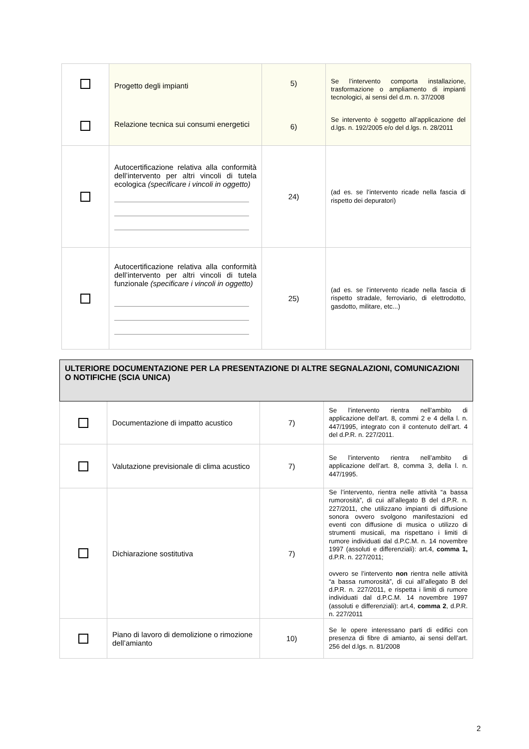| | Progetto degli impianti Relazione tecnica sui consumi energetici | 5) 6) | Se l’intervento comporta installazione, trasformazione o ampliamento di impianti tecnologici, ai sensi del d.m. n. 37/2008 Se intervento è soggetto all’applicazione del d.lgs. n. 192/2005 e/o del d.lgs. n. 28/2011 |
| | Autocertificazione relativa alla conformità dell’intervento per altri vincoli di tutela ecologica (specificare i vincoli in oggetto) | 24) | (ad es. se l’intervento ricade nella fascia di rispetto dei depuratori) |
| | Autocertificazione relativa alla conformità dell’intervento per altri vincoli di tutela funzionale (specificare i vincoli in oggetto) | 25) | (ad es. se l’intervento ricade nella fascia di rispetto stradale, ferroviario, di elettrodotto, gasdotto, militare, etc...) |
| ULTERIORE DOCUMENTAZIONE PER LA PRESENTAZIONE DI ALTRE SEGNALAZIONI, COMUNICAZIONI O NOTIFICHE (SCIA UNICA) | | | |
| | Documentazione di impatto acustico | 7) | Se l’intervento rientra nell’ambito di applicazione dell’art. 8, commi 2 e 4 della l. n. 447/1995, integrato con il contenuto dell’art. 4 del d.P.R. n. 227/2011. |
| | Valutazione previsionale di clima acustico | 7) | Se l’intervento rientra nell’ambito di applicazione dell’art. 8, comma 3, della l. n. 447/1995. |
| | Dichiarazione sostitutiva | 7) | Se l’intervento, rientra nelle attività “a bassa rumorosità”, di cui all’allegato B del d.P.R. n. 227/2011, che utilizzano impianti di diffusione sonora ovvero svolgono manifestazioni ed eventi con diffusione di musica o utilizzo di strumenti musicali, ma rispettano i limiti di rumore individuati dal d.P.C.M. n. 14 novembre 1997 (assoluti e differenziali): art.4, comma 1, d.P.R. n. 227/2011; ovvero se l’intervento non rientra nelle attività “a bassa rumorosità”, di cui all’allegato B del d.P.R. n. 227/2011, e rispetta i limiti di rumore individuati dal d.P.C.M. 14 novembre 1997 (assoluti e differenziali): art.4, comma 2 , d.P.R. n. 227/2011 |
| | Piano di lavoro di demolizione o rimozione dell’amianto | 10) | Se le opere interessano parti di edifici con presenza di fibre di amianto, ai sensi dell’art. 256 del d.lgs. n. 81/2008 |
2